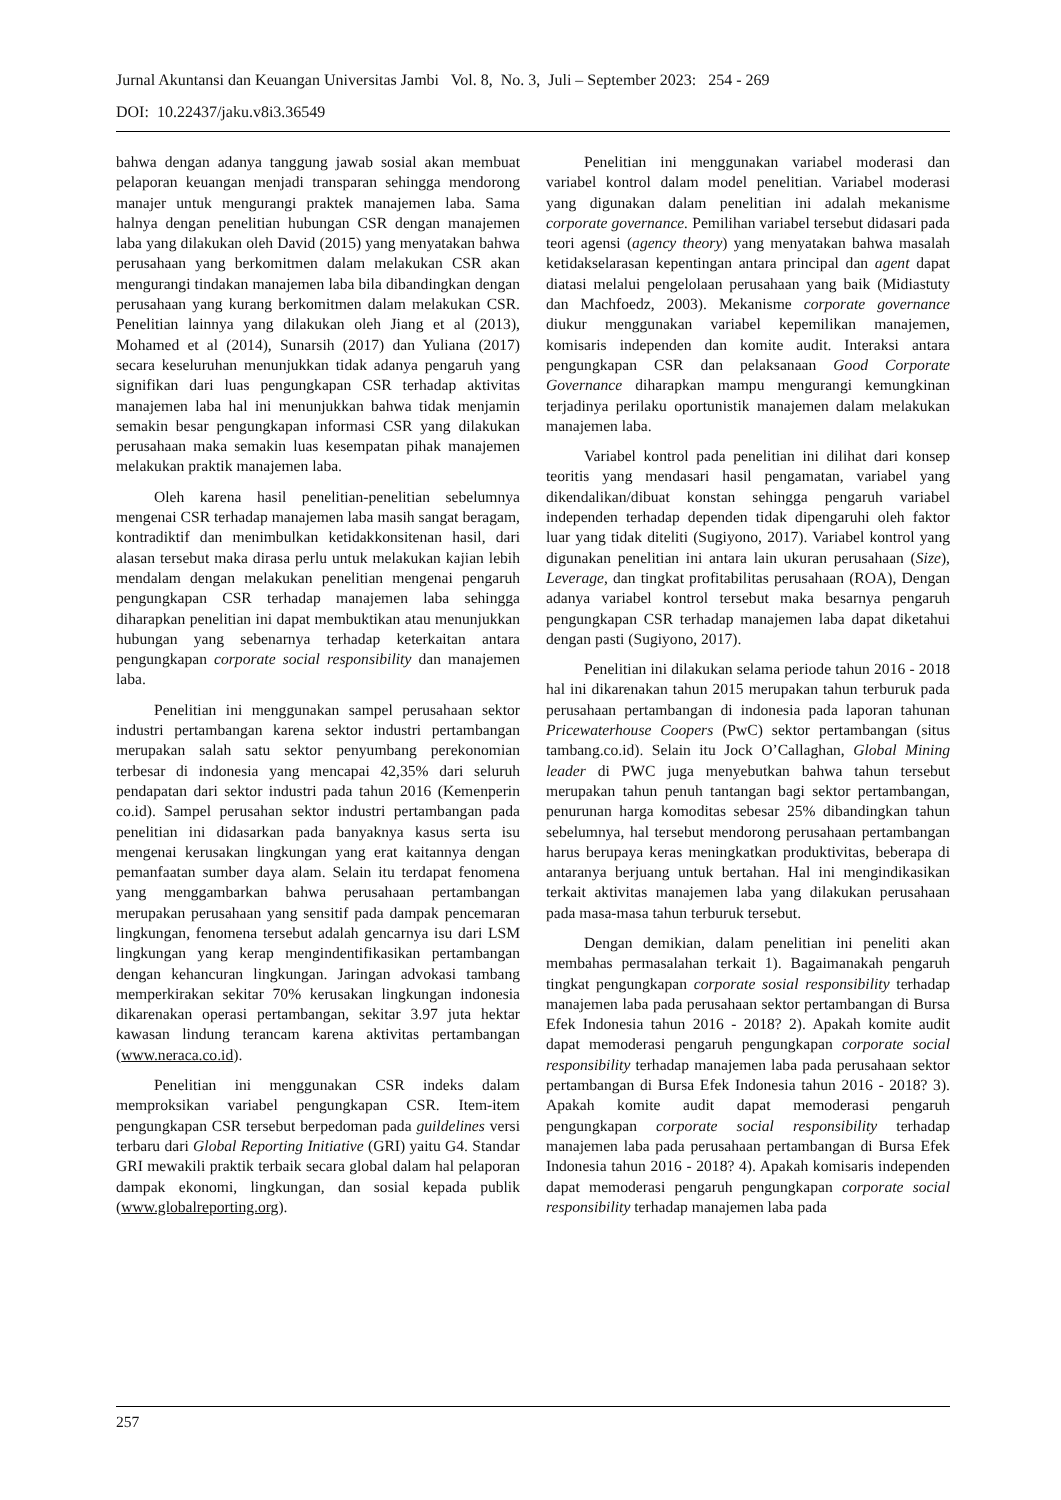Jurnal Akuntansi dan Keuangan Universitas Jambi Vol. 8, No. 3, Juli – September 2023: 254 - 269
DOI: 10.22437/jaku.v8i3.36549
bahwa dengan adanya tanggung jawab sosial akan membuat pelaporan keuangan menjadi transparan sehingga mendorong manajer untuk mengurangi praktek manajemen laba. Sama halnya dengan penelitian hubungan CSR dengan manajemen laba yang dilakukan oleh David (2015) yang menyatakan bahwa perusahaan yang berkomitmen dalam melakukan CSR akan mengurangi tindakan manajemen laba bila dibandingkan dengan perusahaan yang kurang berkomitmen dalam melakukan CSR. Penelitian lainnya yang dilakukan oleh Jiang et al (2013), Mohamed et al (2014), Sunarsih (2017) dan Yuliana (2017) secara keseluruhan menunjukkan tidak adanya pengaruh yang signifikan dari luas pengungkapan CSR terhadap aktivitas manajemen laba hal ini menunjukkan bahwa tidak menjamin semakin besar pengungkapan informasi CSR yang dilakukan perusahaan maka semakin luas kesempatan pihak manajemen melakukan praktik manajemen laba.
Oleh karena hasil penelitian-penelitian sebelumnya mengenai CSR terhadap manajemen laba masih sangat beragam, kontradiktif dan menimbulkan ketidakkonsitenan hasil, dari alasan tersebut maka dirasa perlu untuk melakukan kajian lebih mendalam dengan melakukan penelitian mengenai pengaruh pengungkapan CSR terhadap manajemen laba sehingga diharapkan penelitian ini dapat membuktikan atau menunjukkan hubungan yang sebenarnya terhadap keterkaitan antara pengungkapan corporate social responsibility dan manajemen laba.
Penelitian ini menggunakan sampel perusahaan sektor industri pertambangan karena sektor industri pertambangan merupakan salah satu sektor penyumbang perekonomian terbesar di indonesia yang mencapai 42,35% dari seluruh pendapatan dari sektor industri pada tahun 2016 (Kemenperin co.id). Sampel perusahan sektor industri pertambangan pada penelitian ini didasarkan pada banyaknya kasus serta isu mengenai kerusakan lingkungan yang erat kaitannya dengan pemanfaatan sumber daya alam. Selain itu terdapat fenomena yang menggambarkan bahwa perusahaan pertambangan merupakan perusahaan yang sensitif pada dampak pencemaran lingkungan, fenomena tersebut adalah gencarnya isu dari LSM lingkungan yang kerap mengindentifikasikan pertambangan dengan kehancuran lingkungan. Jaringan advokasi tambang memperkirakan sekitar 70% kerusakan lingkungan indonesia dikarenakan operasi pertambangan, sekitar 3.97 juta hektar kawasan lindung terancam karena aktivitas pertambangan (www.neraca.co.id).
Penelitian ini menggunakan CSR indeks dalam memproksikan variabel pengungkapan CSR. Item-item pengungkapan CSR tersebut berpedoman pada guildelines versi terbaru dari Global Reporting Initiative (GRI) yaitu G4. Standar GRI mewakili praktik terbaik secara global dalam hal pelaporan dampak ekonomi, lingkungan, dan sosial kepada publik (www.globalreporting.org).
Penelitian ini menggunakan variabel moderasi dan variabel kontrol dalam model penelitian. Variabel moderasi yang digunakan dalam penelitian ini adalah mekanisme corporate governance. Pemilihan variabel tersebut didasari pada teori agensi (agency theory) yang menyatakan bahwa masalah ketidakselarasan kepentingan antara principal dan agent dapat diatasi melalui pengelolaan perusahaan yang baik (Midiastuty dan Machfoedz, 2003). Mekanisme corporate governance diukur menggunakan variabel kepemilikan manajemen, komisaris independen dan komite audit. Interaksi antara pengungkapan CSR dan pelaksanaan Good Corporate Governance diharapkan mampu mengurangi kemungkinan terjadinya perilaku oportunistik manajemen dalam melakukan manajemen laba.
Variabel kontrol pada penelitian ini dilihat dari konsep teoritis yang mendasari hasil pengamatan, variabel yang dikendalikan/dibuat konstan sehingga pengaruh variabel independen terhadap dependen tidak dipengaruhi oleh faktor luar yang tidak diteliti (Sugiyono, 2017). Variabel kontrol yang digunakan penelitian ini antara lain ukuran perusahaan (Size), Leverage, dan tingkat profitabilitas perusahaan (ROA), Dengan adanya variabel kontrol tersebut maka besarnya pengaruh pengungkapan CSR terhadap manajemen laba dapat diketahui dengan pasti (Sugiyono, 2017).
Penelitian ini dilakukan selama periode tahun 2016 - 2018 hal ini dikarenakan tahun 2015 merupakan tahun terburuk pada perusahaan pertambangan di indonesia pada laporan tahunan Pricewaterhouse Coopers (PwC) sektor pertambangan (situs tambang.co.id). Selain itu Jock O’Callaghan, Global Mining leader di PWC juga menyebutkan bahwa tahun tersebut merupakan tahun penuh tantangan bagi sektor pertambangan, penurunan harga komoditas sebesar 25% dibandingkan tahun sebelumnya, hal tersebut mendorong perusahaan pertambangan harus berupaya keras meningkatkan produktivitas, beberapa di antaranya berjuang untuk bertahan. Hal ini mengindikasikan terkait aktivitas manajemen laba yang dilakukan perusahaan pada masa-masa tahun terburuk tersebut.
Dengan demikian, dalam penelitian ini peneliti akan membahas permasalahan terkait 1). Bagaimanakah pengaruh tingkat pengungkapan corporate sosial responsibility terhadap manajemen laba pada perusahaan sektor pertambangan di Bursa Efek Indonesia tahun 2016 - 2018? 2). Apakah komite audit dapat memoderasi pengaruh pengungkapan corporate social responsibility terhadap manajemen laba pada perusahaan sektor pertambangan di Bursa Efek Indonesia tahun 2016 - 2018? 3). Apakah komite audit dapat memoderasi pengaruh pengungkapan corporate social responsibility terhadap manajemen laba pada perusahaan pertambangan di Bursa Efek Indonesia tahun 2016 - 2018? 4). Apakah komisaris independen dapat memoderasi pengaruh pengungkapan corporate social responsibility terhadap manajemen laba pada
257